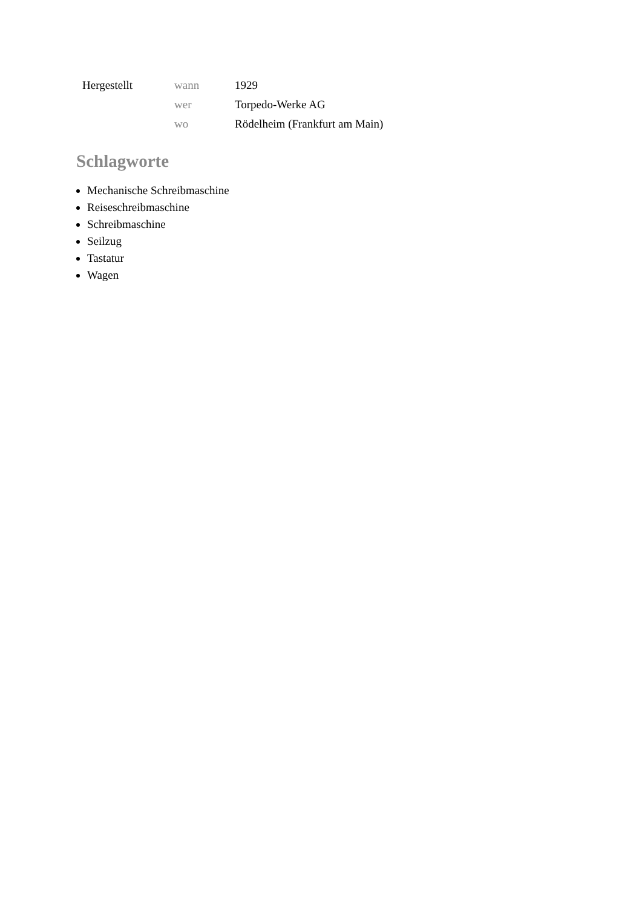| Hergestellt | wann | 1929 |
| | wer | Torpedo-Werke AG |
| | wo | Rödelheim (Frankfurt am Main) |
Schlagworte
Mechanische Schreibmaschine
Reiseschreibmaschine
Schreibmaschine
Seilzug
Tastatur
Wagen